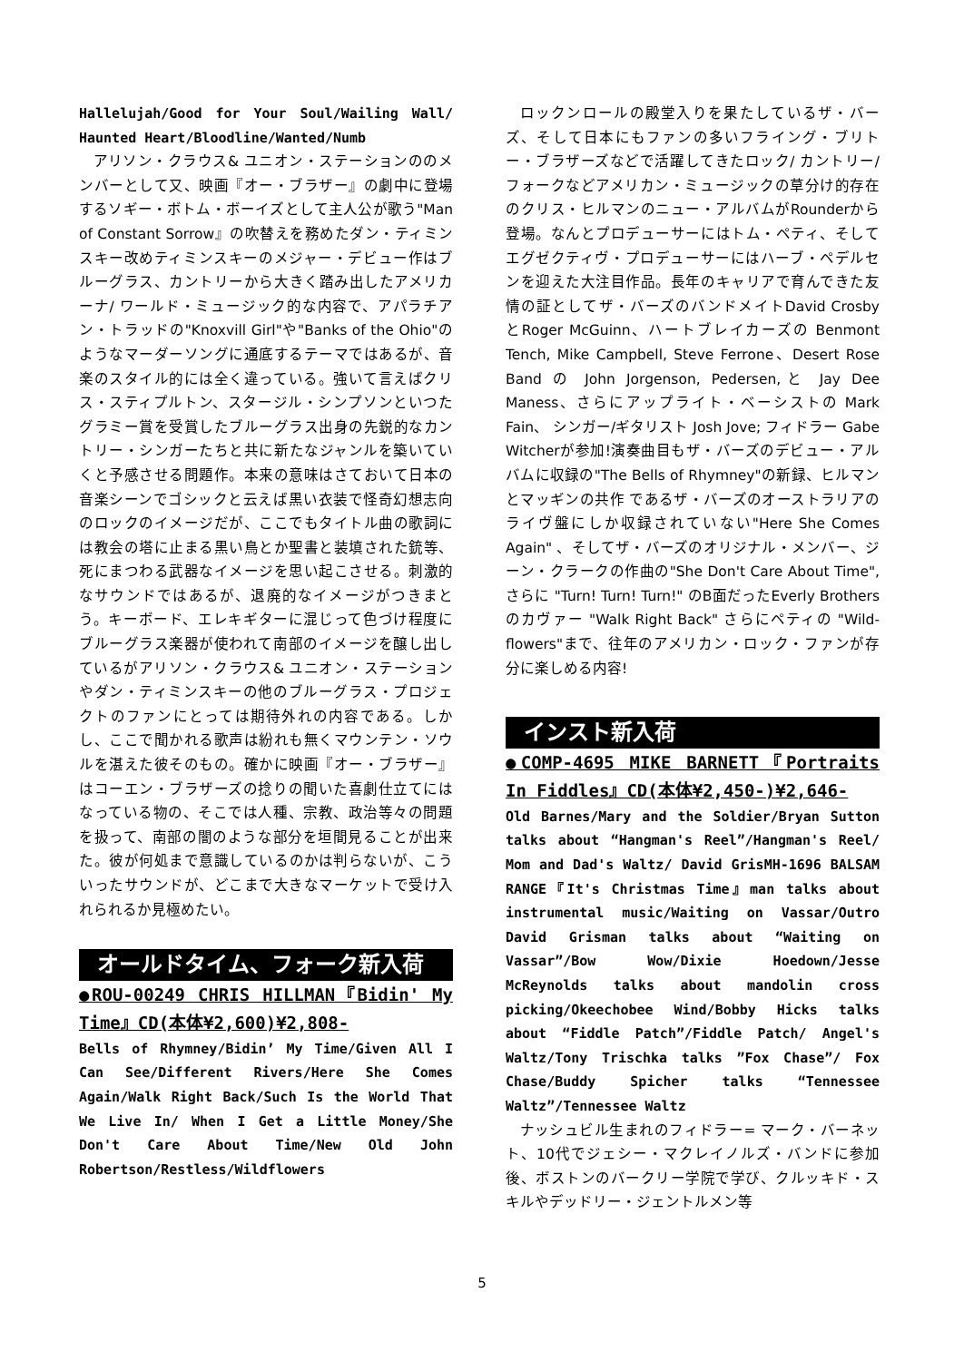Hallelujah/Good for Your Soul/Wailing Wall/ Haunted Heart/Bloodline/Wanted/Numb
アリソン・クラウス& ユニオン・ステーションののメンバーとして又、映画『オー・ブラザー』の劇中に登場するソギー・ボトム・ボーイズとして主人公が歌う"Man of Constant Sorrow』の吹替えを務めたダン・ティミンスキー改めティミンスキーのメジャー・デビュー作はブルーグラス、カントリーから大きく踏み出したアメリカーナ/ ワールド・ミュージック的な内容で、アパラチアン・トラッドの"Knoxvill Girl"や"Banks of the Ohio"のようなマーダーソングに通底するテーマではあるが、音楽のスタイル的には全く違っている。強いて言えばクリス・スティプルトン、スタージル・シンプソンといつたグラミー賞を受賞したブルーグラス出身の先鋭的なカントリー・シンガーたちと共に新たなジャンルを築いていくと予感させる問題作。本来の意味はさておいて日本の音楽シーンでゴシックと云えば黒い衣装で怪奇幻想志向のロックのイメージだが、ここでもタイトル曲の歌詞には教会の塔に止まる黒い鳥とか聖書と装填された銃等、死にまつわる武器なイメージを思い起こさせる。刺激的なサウンドではあるが、退廃的なイメージがつきまとう。キーボード、エレキギターに混じって色づけ程度にブルーグラス楽器が使われて南部のイメージを醸し出しているがアリソン・クラウス& ユニオン・ステーションやダン・ティミンスキーの他のブルーグラス・プロジェクトのファンにとっては期待外れの内容である。しかし、ここで聞かれる歌声は紛れも無くマウンテン・ソウルを湛えた彼そのもの。確かに映画『オー・ブラザー』はコーエン・ブラザーズの捻りの聞いた喜劇仕立てにはなっている物の、そこでは人種、宗教、政治等々の問題を扱って、南部の闇のような部分を垣間見ることが出来た。彼が何処まで意識しているのかは判らないが、こういったサウンドが、どこまで大きなマーケットで受け入れられるか見極めたい。
オールドタイム、フォーク新入荷
●ROU-00249 CHRIS HILLMAN『Bidin' My Time』CD(本体¥2,600)¥2,808-
Bells of Rhymney/Bidin’ My Time/Given All I Can See/Different Rivers/Here She Comes Again/Walk Right Back/Such Is the World That We Live In/ When I Get a Little Money/She Don't Care About Time/New Old John Robertson/Restless/Wildflowers
ロックンロールの殿堂入りを果たしているザ・バーズ、そして日本にもファンの多いフライング・ブリトー・ブラザーズなどで活躍してきたロック/ カントリー/ フォークなどアメリカン・ミュージックの草分け的存在のクリス・ヒルマンのニュー・アルバムがRounderから登場。なんとプロデューサーにはトム・ペティ、そしてエグゼクティヴ・プロデューサーにはハーブ・ペデルセンを迎えた大注目作品。長年のキャリアで育んできた友情の証としてザ・バーズのバンドメイトDavid Crosby とRoger McGuinn、ハートブレイカーズの Benmont Tench, Mike Campbell, Steve Ferrone、Desert Rose Band の John Jorgenson, Pedersen,と Jay Dee Maness、さらにアップライト・ベーシストの Mark Fain、 シンガー/ギタリスト Josh Jove; フィドラー Gabe Witcherが参加!演奏曲目もザ・バーズのデビュー・アルバムに収録の"The Bells of Rhymney"の新録、ヒルマンとマッギンの共作 であるザ・バーズのオーストラリアのライヴ盤にしか収録されていない"Here She Comes Again" 、そしてザ・バーズのオリジナル・メンバー、ジーン・クラークの作曲の"She Don't Care About Time", さらに "Turn! Turn! Turn!" のB面だったEverly Brothersのカヴァー "Walk Right Back" さらにペティの "Wild-flowers"まで、往年のアメリカン・ロック・ファンが存分に楽しめる内容!
インスト新入荷
●COMP-4695 MIKE BARNETT『Portraits In Fiddles』CD(本体¥2,450-)¥2,646-
Old Barnes/Mary and the Soldier/Bryan Sutton talks about “Hangman's Reel”/Hangman's Reel/ Mom and Dad's Waltz/ David GrisMH-1696 BALSAM RANGE『It's Christmas Time』man talks about instrumental music/Waiting on Vassar/Outro David Grisman talks about “Waiting on Vassar”/Bow Wow/Dixie Hoedown/Jesse McReynolds talks about mandolin cross picking/Okeechobee Wind/Bobby Hicks talks about “Fiddle Patch”/Fiddle Patch/ Angel's Waltz/Tony Trischka talks ”Fox Chase”/ Fox Chase/Buddy Spicher talks “Tennessee Waltz”/Tennessee Waltz
ナッシュビル生まれのフィドラー= マーク・バーネット、10代でジェシー・マクレイノルズ・バンドに参加後、ボストンのバークリー学院で学び、クルッキド・スキルやデッドリー・ジェントルメン等
5